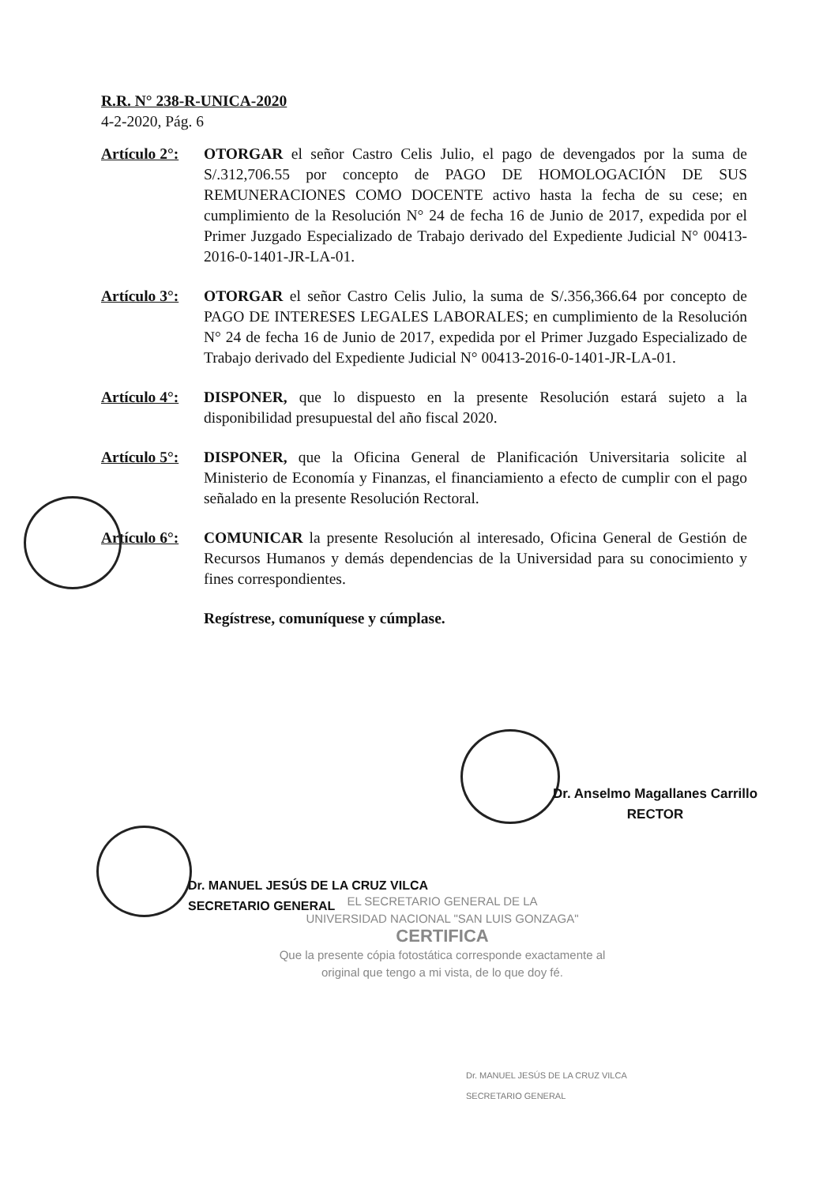R.R. N° 238-R-UNICA-2020
4-2-2020, Pág. 6
Artículo 2°:
OTORGAR el señor Castro Celis Julio, el pago de devengados por la suma de S/.312,706.55 por concepto de PAGO DE HOMOLOGACIÓN DE SUS REMUNERACIONES COMO DOCENTE activo hasta la fecha de su cese; en cumplimiento de la Resolución N° 24 de fecha 16 de Junio de 2017, expedida por el Primer Juzgado Especializado de Trabajo derivado del Expediente Judicial N° 00413-2016-0-1401-JR-LA-01.
Artículo 3°:
OTORGAR el señor Castro Celis Julio, la suma de S/.356,366.64 por concepto de PAGO DE INTERESES LEGALES LABORALES; en cumplimiento de la Resolución N° 24 de fecha 16 de Junio de 2017, expedida por el Primer Juzgado Especializado de Trabajo derivado del Expediente Judicial N° 00413-2016-0-1401-JR-LA-01.
Artículo 4°:
DISPONER, que lo dispuesto en la presente Resolución estará sujeto a la disponibilidad presupuestal del año fiscal 2020.
Artículo 5°:
DISPONER, que la Oficina General de Planificación Universitaria solicite al Ministerio de Economía y Finanzas, el financiamiento a efecto de cumplir con el pago señalado en la presente Resolución Rectoral.
Artículo 6°:
COMUNICAR la presente Resolución al interesado, Oficina General de Gestión de Recursos Humanos y demás dependencias de la Universidad para su conocimiento y fines correspondientes.
Regístrese, comuníquese y cúmplase.
Dr. Anselmo Magallanes Carrillo
RECTOR
Dr. MANUEL JESÚS DE LA CRUZ VILCA
SECRETARIO GENERAL
EL SECRETARIO GENERAL DE LA
UNIVERSIDAD NACIONAL "SAN LUIS GONZAGA"
CERTIFICA
Que la presente cópia fotostática corresponde exactamente al original que tengo a mi vista, de lo que doy fé.
Dr. MANUEL JESÚS DE LA CRUZ VILCA
SECRETARIO GENERAL